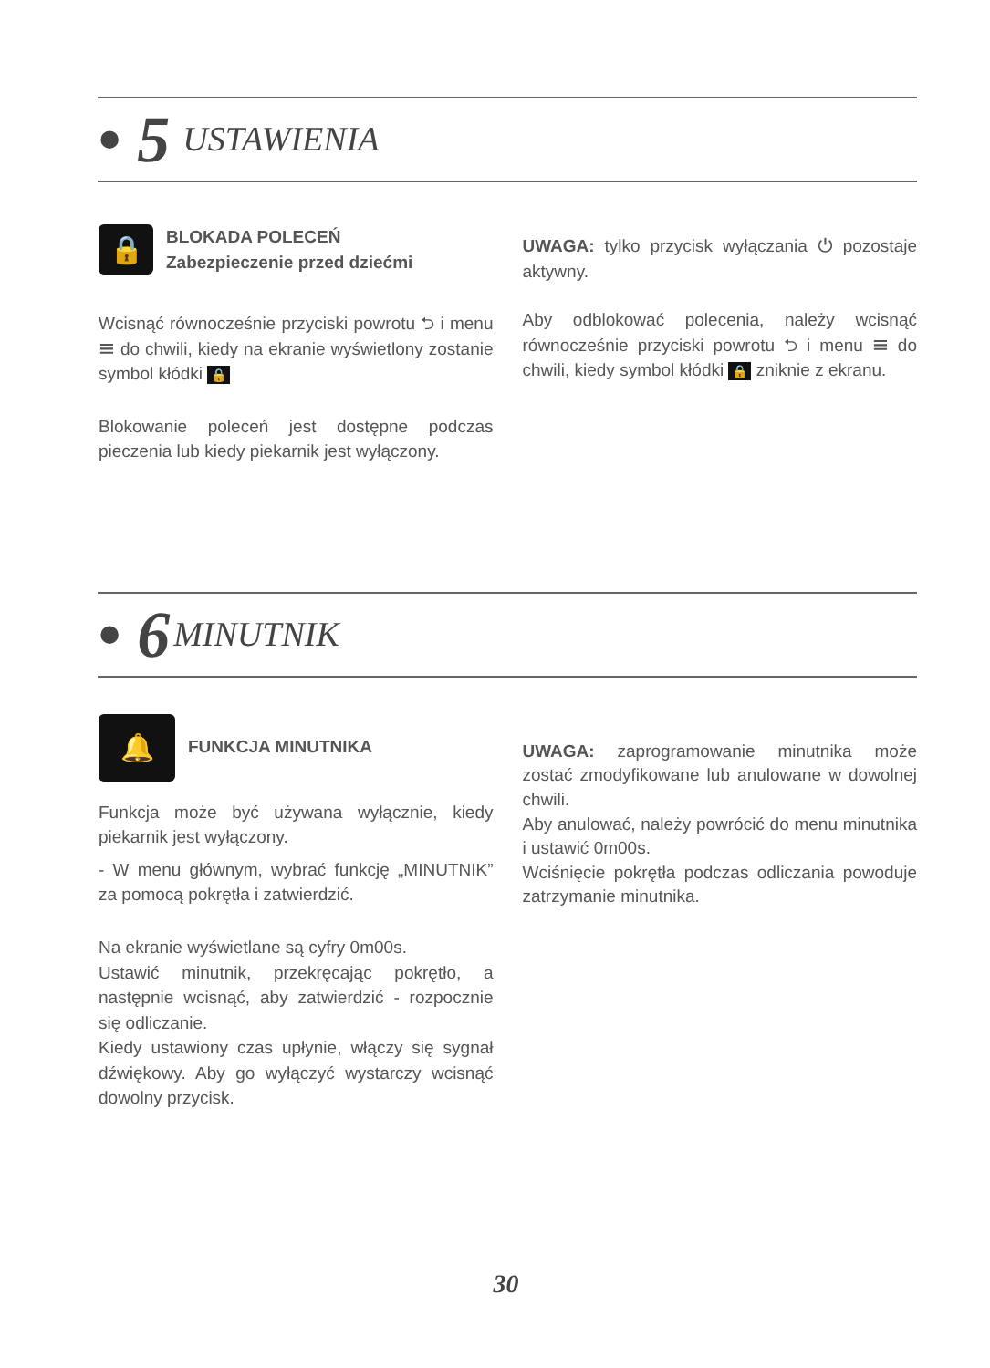• 5 USTAWIENIA
🔒
BLOKADA POLECEŃ
Zabezpieczenie przed dziećmi
Wcisnąć równocześnie przyciski powrotu ⮌ i menu ☰ do chwili, kiedy na ekranie wyświetlony zostanie symbol kłódki 🔒
Blokowanie poleceń jest dostępne podczas pieczenia lub kiedy piekarnik jest wyłączony.
UWAGA: tylko przycisk wyłączania ⏻ pozostaje aktywny.
Aby odblokować polecenia, należy wcisnąć równocześnie przyciski powrotu ⮌ i menu ☰ do chwili, kiedy symbol kłódki 🔒 zniknie z ekranu.
• 6 MINUTNIK
🔔
FUNKCJA MINUTNIKA
Funkcja może być używana wyłącznie, kiedy piekarnik jest wyłączony.
- W menu głównym, wybrać funkcję „MINUTNIK” za pomocą pokrętła i zatwierdzić.
Na ekranie wyświetlane są cyfry 0m00s.
Ustawić minutnik, przekręcając pokrętło, a następnie wcisnąć, aby zatwierdzić - rozpocznie się odliczanie.
Kiedy ustawiony czas upłynie, włączy się sygnał dźwiękowy. Aby go wyłączyć wystarczy wcisnąć dowolny przycisk.
UWAGA: zaprogramowanie minutnika może zostać zmodyfikowane lub anulowane w dowolnej chwili.
Aby anulować, należy powrócić do menu minutnika i ustawić 0m00s.
Wciśnięcie pokrętła podczas odliczania powoduje zatrzymanie minutnika.
30